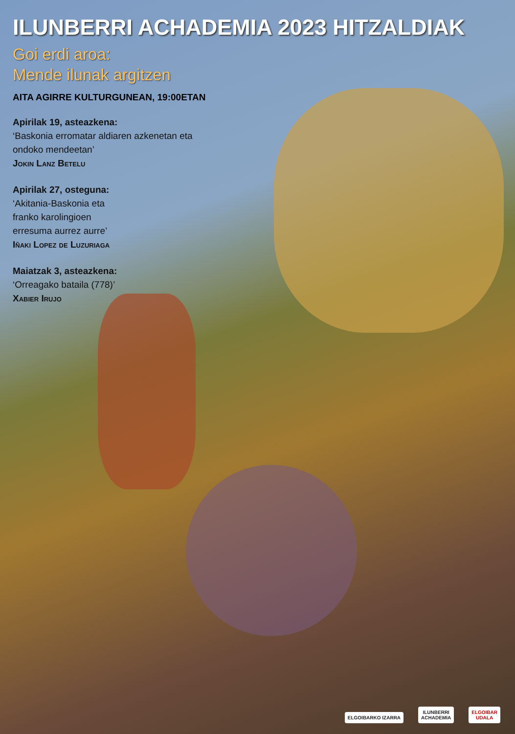ILUNBERRI ACHADEMIA 2023 HITZALDIAK
Goi erdi aroa:
Mende ilunak argitzen
AITA AGIRRE KULTURGUNEAN, 19:00ETAN
Apirilak 19, asteazkena:
‘Baskonia erromatar aldiaren azkenetan eta
ondoko mendeetan’
Jokin Lanz Betelu
Apirilak 27, osteguna:
‘Akitania-Baskonia eta
franko karolingioen
erresuma aurrez aurre’
Iñaki Lopez de Luzuriaga
Maiatzak 3, asteazkena:
‘Orreagako bataila (778)’
Xabier Irujo
ELGOIBARKO IZARRA
ILUNBERRI
ACHADEMIA
ELGOIBAR
UDALA